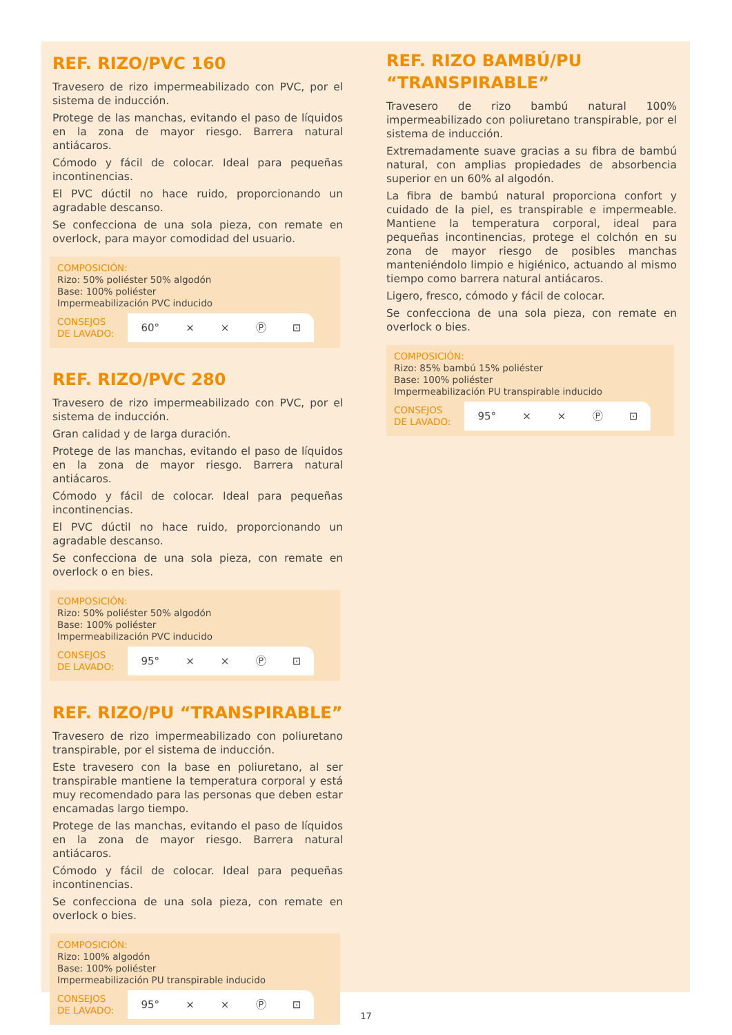REF. RIZO/PVC 160
Travesero de rizo impermeabilizado con PVC, por el sistema de inducción.
Protege de las manchas, evitando el paso de líquidos en la zona de mayor riesgo. Barrera natural antiácaros.
Cómodo y fácil de colocar. Ideal para pequeñas incontinencias.
El PVC dúctil no hace ruido, proporcionando un agradable descanso.
Se confecciona de una sola pieza, con remate en overlock, para mayor comodidad del usuario.
COMPOSICIÓN:
Rizo: 50% poliéster 50% algodón
Base: 100% poliéster
Impermeabilización PVC inducido
CONSEJOS
DE LAVADO:
60° ⨯ ⨯ Ⓟ ⊡
REF. RIZO/PVC 280
Travesero de rizo impermeabilizado con PVC, por el sistema de inducción.
Gran calidad y de larga duración.
Protege de las manchas, evitando el paso de líquidos en la zona de mayor riesgo. Barrera natural antiácaros.
Cómodo y fácil de colocar. Ideal para pequeñas incontinencias.
El PVC dúctil no hace ruido, proporcionando un agradable descanso.
Se confecciona de una sola pieza, con remate en overlock o en bies.
COMPOSICIÓN:
Rizo: 50% poliéster 50% algodón
Base: 100% poliéster
Impermeabilización PVC inducido
CONSEJOS
DE LAVADO:
95° ⨯ ⨯ Ⓟ ⊡
REF. RIZO/PU “TRANSPIRABLE”
Travesero de rizo impermeabilizado con poliuretano transpirable, por el sistema de inducción.
Este travesero con la base en poliuretano, al ser transpirable mantiene la temperatura corporal y está muy recomendado para las personas que deben estar encamadas largo tiempo.
Protege de las manchas, evitando el paso de líquidos en la zona de mayor riesgo. Barrera natural antiácaros.
Cómodo y fácil de colocar. Ideal para pequeñas incontinencias.
Se confecciona de una sola pieza, con remate en overlock o bies.
COMPOSICIÓN:
Rizo: 100% algodón
Base: 100% poliéster
Impermeabilización PU transpirable inducido
CONSEJOS
DE LAVADO:
95° ⨯ ⨯ Ⓟ ⊡
REF. RIZO BAMBÚ/PU
“TRANSPIRABLE”
Travesero de rizo bambú natural 100% impermeabilizado con poliuretano transpirable, por el sistema de inducción.
Extremadamente suave gracias a su fibra de bambú natural, con amplias propiedades de absorbencia superior en un 60% al algodón.
La fibra de bambú natural proporciona confort y cuidado de la piel, es transpirable e impermeable. Mantiene la temperatura corporal, ideal para pequeñas incontinencias, protege el colchón en su zona de mayor riesgo de posibles manchas manteniéndolo limpio e higiénico, actuando al mismo tiempo como barrera natural antiácaros.
Ligero, fresco, cómodo y fácil de colocar.
Se confecciona de una sola pieza, con remate en overlock o bies.
COMPOSICIÓN:
Rizo: 85% bambú 15% poliéster
Base: 100% poliéster
Impermeabilización PU transpirable inducido
CONSEJOS
DE LAVADO:
95° ⨯ ⨯ Ⓟ ⊡
17